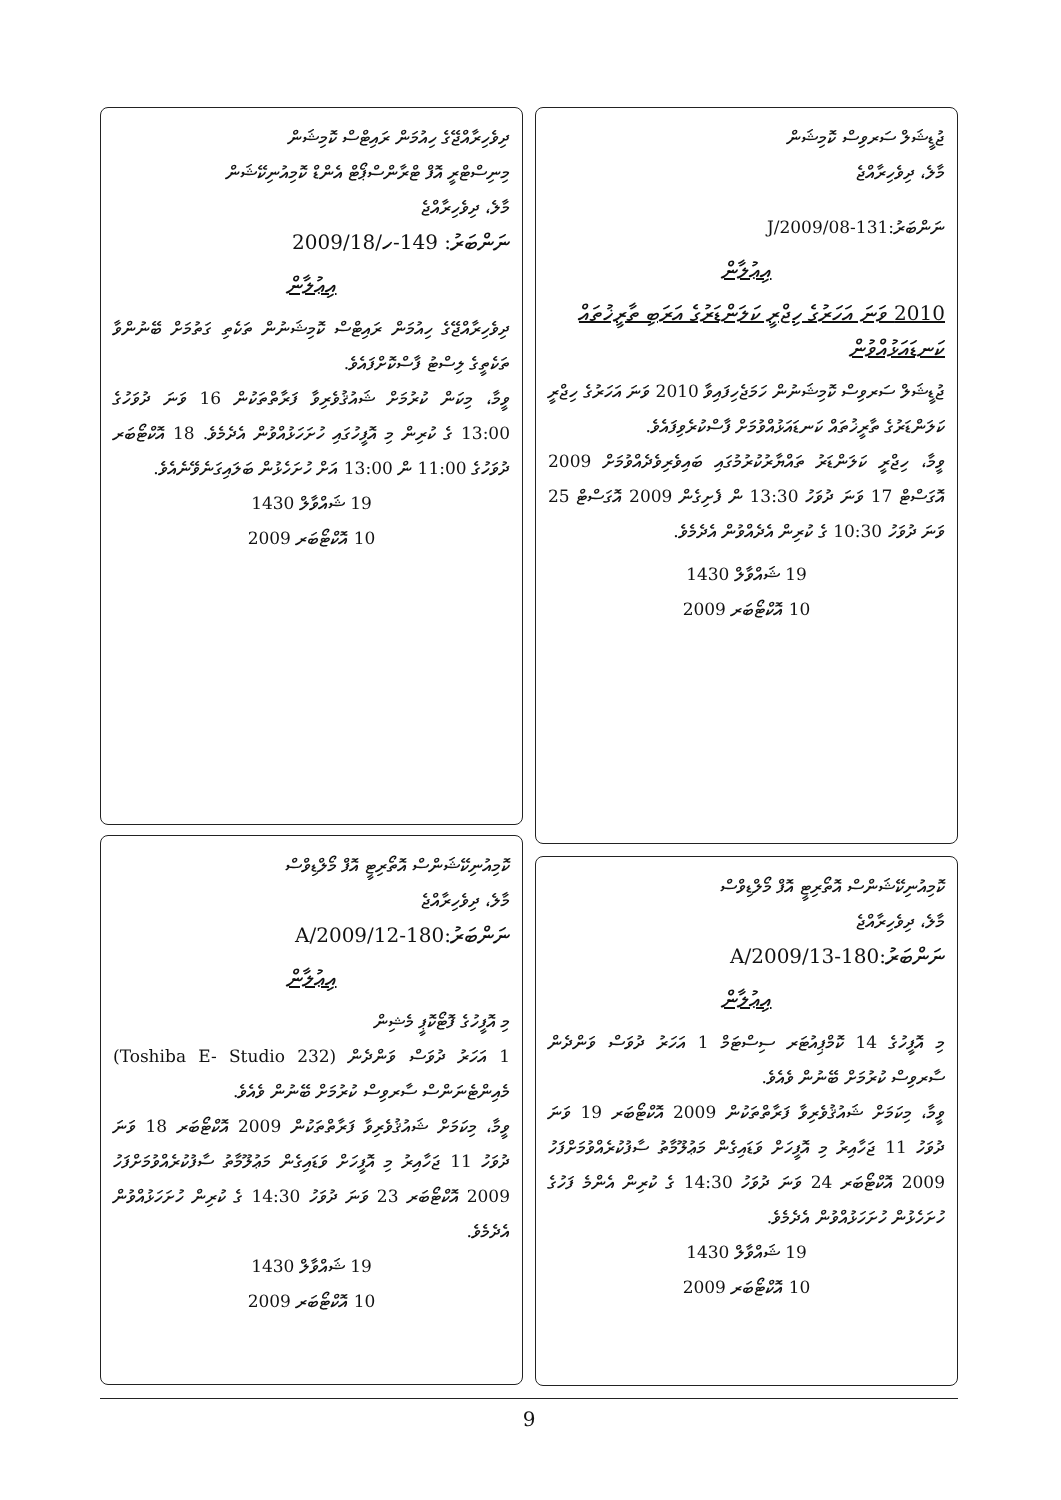ޖުޑީޝަލް ސަރވިސް ކޮމިޝަން
މާލެ، ދިވެހިރާއްޖެ
ނަންބަރު:131-J/2009/08
އިޢުލާން
2010 ވަނަ އަހަރުގެ ހިޖްރީ ކަލަންޑަރުގެ އަރަބި ތާރީޚުތައް ކަނޑައަޅުއްވުން
ޖުޑީޝަލް ސަރވިސް ކޮމިޝަނުން ހަމަޖެހިފައިވާ 2010 ވަނަ އަހަރުގެ ހިޖްރީ ކަލަންޑަރުގެ ތާރީޚުތައް ކަނޑައަޅުއްވުމަށް ފާސްކުރެވިފައެވެ.
ވީމާ، ހިޖްރީ ކަލަންޑަރު ތައްޔާރުކުރުމުގައި ބައިވެރިވެދެއްވުމަށް 2009 އޮގަސްޓް 17 ވަނަ ދުވަހު 13:30 ން ފެށިގެން 2009 އޮގަސްޓް 25 ވަނަ ދުވަހު 10:30 ގެ ކުރިން އެދެއްވުން އެދެމެވެ.
19 ޝައްވާލް 1430
10 އޮކްޓޯބަރ 2009
ކޮމިއުނިކޭޝަންސް އޮތޯރިޓީ އޮފް މޯލްޑިވްސް
މާލެ، ދިވެހިރާއްޖެ
ނަންބަރު:180-A/2009/13
އިޢުލާން
މި އޮފީހުގެ 14 ކޮމްޕިއުޓަރ ސިސްޓަމް 1 އަހަރު ދުވަސް ވަންދެން ސާރވިސް ކުރުމަށް ބޭނުން ވެއެވެ.
ވީމާ، މިކަމަށް ޝައުޤުވެރިވާ ފަރާތްތަކުން 2009 އޮކްޓޯބަރ 19 ވަނަ ދުވަހު 11 ޖަހާއިރު މި އޮފީހަށް ވަޑައިގެން މަޢުލޫމާތު ސާފުކުރެއްވުމަށްފަހު 2009 އޮކްޓޯބަރ 24 ވަނަ ދުވަހު 14:30 ގެ ކުރިން އެންމެ ފަހުގެ ހުށަހެޅުން ހުށަހަޅުއްވުން އެދެމެވެ.
19 ޝައްވާލް 1430
10 އޮކްޓޯބަރ 2009
ދިވެހިރާއްޖޭގެ ހިއުމަން ރައިޓްސް ކޮމިޝަން
މިނިސްޓްރީ އޮފް ޓްރާންސްޕޯޓް އެންޑް ކޮމިއުނިކޭޝަން
މާލެ، ދިވެހިރާއްޖެ
ނަންބަރު: 149-ހ/2009/18
އިޢުލާން
ދިވެހިރާއްޖޭގެ ހިއުމަން ރައިޓްސް ކޮމިޝަނުން ތަކެތި ގަތުމަށް ބޭނުންވާ ތަކެތީގެ ލިސްޓު ފާސްކޮށްފައެވެ.
ވީމާ، މިކަން ކުރުމަށް ޝައުޤުވެރިވާ ފަރާތްތަކުން 16 ވަނަ ދުވަހުގެ 13:00 ގެ ކުރިން މި އޮފީހުގައި ހުށަހަޅުއްވުން އެދެމެވެ. 18 އޮކްޓޯބަރ ދުވަހުގެ 11:00 ން 13:00 އަށް ހުށަހެޅުން ބަލައިގަނެވޭނެއެވެ.
19 ޝައްވާލް 1430
10 އޮކްޓޯބަރ 2009
ކޮމިއުނިކޭޝަންސް އޮތޯރިޓީ އޮފް މޯލްޑިވްސް
މާލެ، ދިވެހިރާއްޖެ
ނަންބަރު:180-A/2009/12
އިޢުލާން
މި އޮފީހުގެ ފޮޓޯކޮޕީ މެޝިން
1 އަހަރު ދުވަސް ވަންދެން (Toshiba E- Studio 232) މެއިންޓެނަންސް ސާރވިސް ކުރުމަށް ބޭނުން ވެއެވެ.
ވީމާ، މިކަމަށް ޝައުޤުވެރިވާ ފަރާތްތަކުން 2009 އޮކްޓޯބަރ 18 ވަނަ ދުވަހު 11 ޖަހާއިރު މި އޮފީހަށް ވަޑައިގެން މަޢުލޫމާތު ސާފުކުރެއްވުމަށްފަހު 2009 އޮކްޓޯބަރ 23 ވަނަ ދުވަހު 14:30 ގެ ކުރިން ހުށަހަޅުއްވުން އެދެމެވެ.
19 ޝައްވާލް 1430
10 އޮކްޓޯބަރ 2009
9